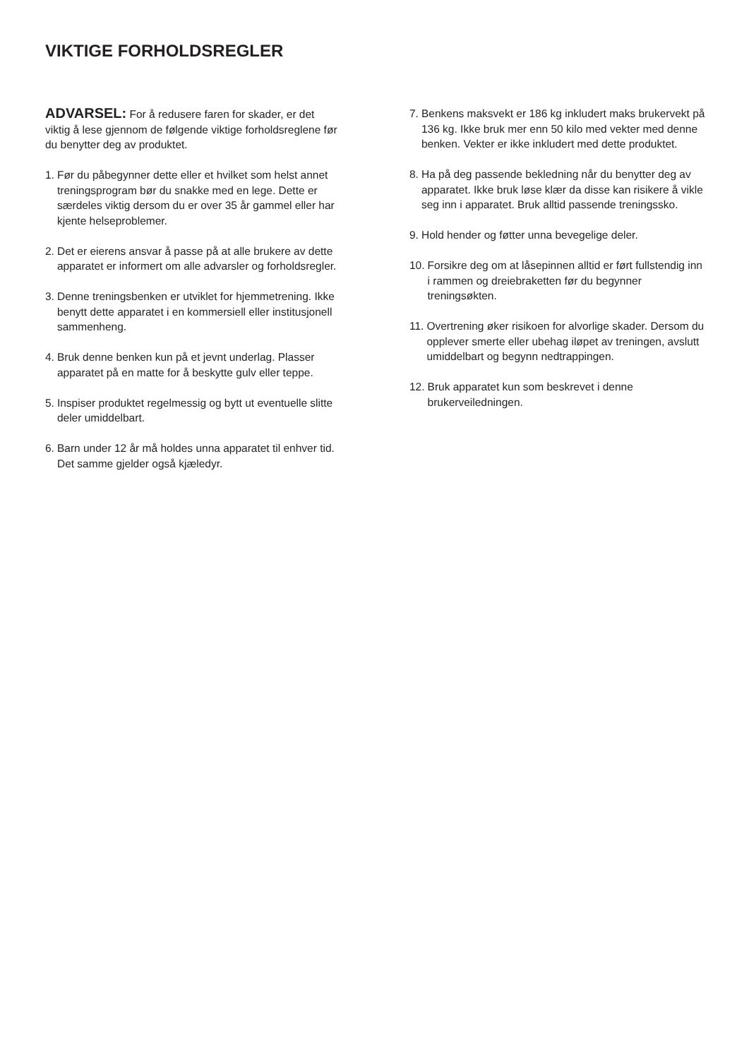VIKTIGE FORHOLDSREGLER
ADVARSEL: For å redusere faren for skader, er det viktig å lese gjennom de følgende viktige forholdsreglene før du benytter deg av produktet.
1. Før du påbegynner dette eller et hvilket som helst annet treningsprogram bør du snakke med en lege. Dette er særdeles viktig dersom du er over 35 år gammel eller har kjente helseproblemer.
2. Det er eierens ansvar å passe på at alle brukere av dette apparatet er informert om alle advarsler og forholdsregler.
3. Denne treningsbenken er utviklet for hjemmetrening. Ikke benytt dette apparatet i en kommersiell eller institusjonell sammenheng.
4. Bruk denne benken kun på et jevnt underlag. Plasser apparatet på en matte for å beskytte gulv eller teppe.
5. Inspiser produktet regelmessig og bytt ut eventuelle slitte deler umiddelbart.
6. Barn under 12 år må holdes unna apparatet til enhver tid. Det samme gjelder også kjæledyr.
7. Benkens maksvekt er 186 kg inkludert maks brukervekt på 136 kg. Ikke bruk mer enn 50 kilo med vekter med denne benken. Vekter er ikke inkludert med dette produktet.
8. Ha på deg passende bekledning når du benytter deg av apparatet. Ikke bruk løse klær da disse kan risikere å vikle seg inn i apparatet. Bruk alltid passende treningssko.
9. Hold hender og føtter unna bevegelige deler.
10. Forsikre deg om at låsepinnen alltid er ført fullstendig inn i rammen og dreiebraketten før du begynner treningsøkten.
11. Overtrening øker risikoen for alvorlige skader. Dersom du opplever smerte eller ubehag iløpet av treningen, avslutt umiddelbart og begynn nedtrappingen.
12. Bruk apparatet kun som beskrevet i denne brukerveiledningen.